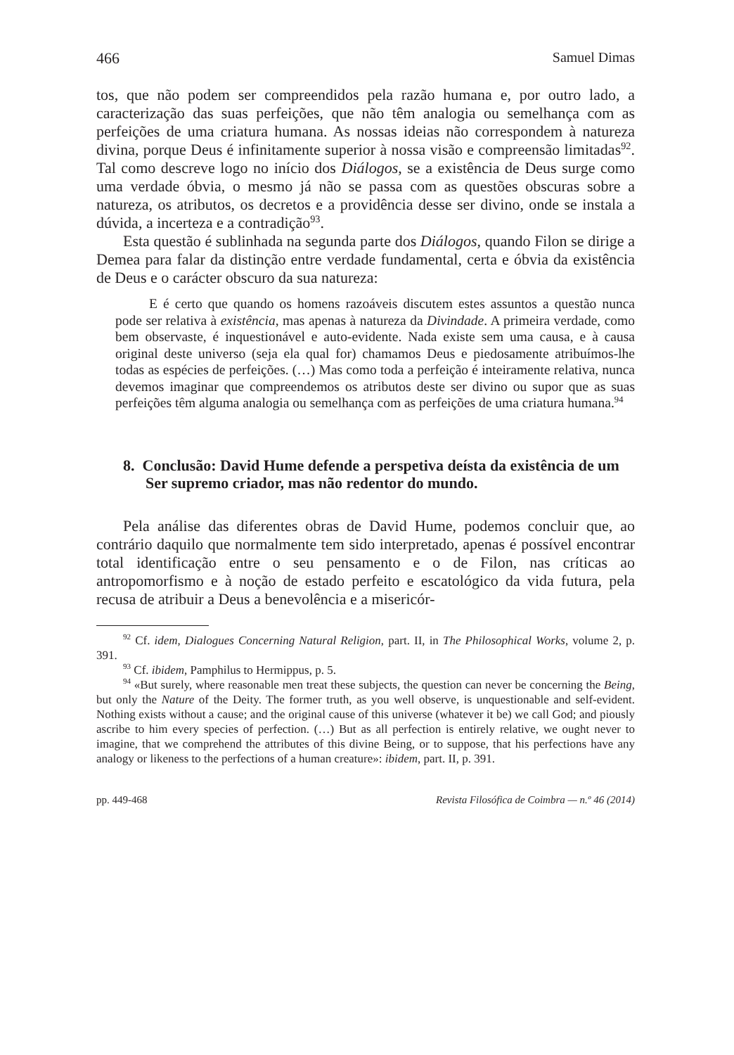466 Samuel Dimas
tos, que não podem ser compreendidos pela razão humana e, por outro lado, a caracterização das suas perfeições, que não têm analogia ou semelhança com as perfeições de uma criatura humana. As nossas ideias não correspondem à natureza divina, porque Deus é infinitamente superior à nossa visão e compreensão limitadas<sup>92</sup>. Tal como descreve logo no início dos Diálogos, se a existência de Deus surge como uma verdade óbvia, o mesmo já não se passa com as questões obscuras sobre a natureza, os atributos, os decretos e a providência desse ser divino, onde se instala a dúvida, a incerteza e a contradição<sup>93</sup>.
Esta questão é sublinhada na segunda parte dos Diálogos, quando Filon se dirige a Demea para falar da distinção entre verdade fundamental, certa e óbvia da existência de Deus e o carácter obscuro da sua natureza:
E é certo que quando os homens razoáveis discutem estes assuntos a questão nunca pode ser relativa à existência, mas apenas à natureza da Divindade. A primeira verdade, como bem observaste, é inquestionável e auto-evidente. Nada existe sem uma causa, e à causa original deste universo (seja ela qual for) chamamos Deus e piedosamente atribuímos-lhe todas as espécies de perfeições. (…) Mas como toda a perfeição é inteiramente relativa, nunca devemos imaginar que compreendemos os atributos deste ser divino ou supor que as suas perfeições têm alguma analogia ou semelhança com as perfeições de uma criatura humana.<sup>94</sup>
8. Conclusão: David Hume defende a perspetiva deísta da existência de um Ser supremo criador, mas não redentor do mundo.
Pela análise das diferentes obras de David Hume, podemos concluir que, ao contrário daquilo que normalmente tem sido interpretado, apenas é possível encontrar total identificação entre o seu pensamento e o de Filon, nas críticas ao antropomorfismo e à noção de estado perfeito e escatológico da vida futura, pela recusa de atribuir a Deus a benevolência e a misericór-
<sup>92</sup> Cf. idem, Dialogues Concerning Natural Religion, part. II, in The Philosophical Works, volume 2, p. 391.
<sup>93</sup> Cf. ibidem, Pamphilus to Hermippus, p. 5.
<sup>94</sup> «But surely, where reasonable men treat these subjects, the question can never be concerning the Being, but only the Nature of the Deity. The former truth, as you well observe, is unquestionable and self-evident. Nothing exists without a cause; and the original cause of this universe (whatever it be) we call God; and piously ascribe to him every species of perfection. (…) But as all perfection is entirely relative, we ought never to imagine, that we comprehend the attributes of this divine Being, or to suppose, that his perfections have any analogy or likeness to the perfections of a human creature»: ibidem, part. II, p. 391.
pp. 449-468 Revista Filosófica de Coimbra — n.º 46 (2014)